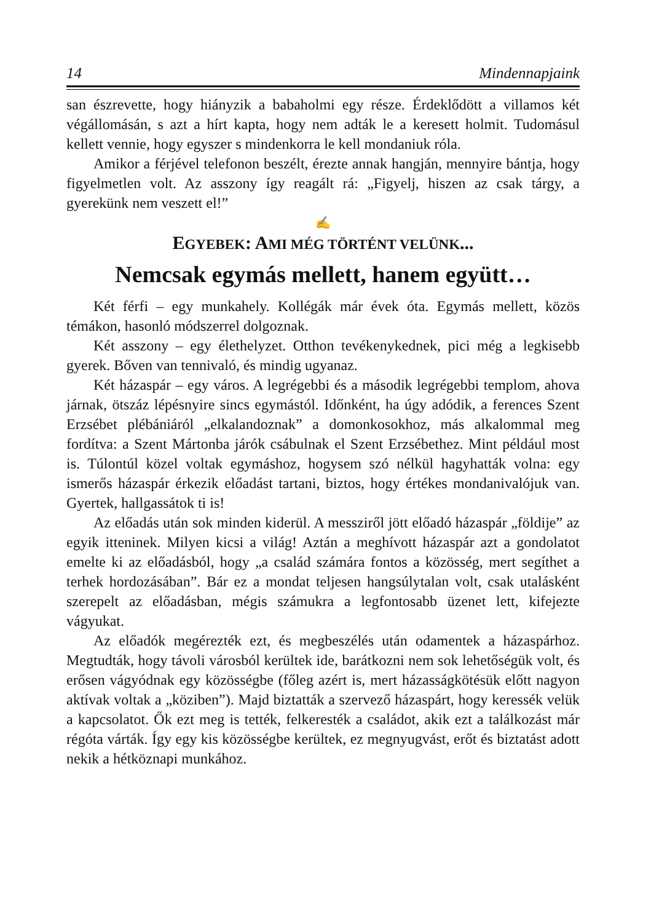14 Mindennapjaink
san észrevette, hogy hiányzik a babaholmi egy része. Érdeklődött a villamos két végállomásán, s azt a hírt kapta, hogy nem adták le a keresett holmit. Tudomásul kellett vennie, hogy egyszer s mindenkorra le kell mondaniuk róla.
Amikor a férjével telefonon beszélt, érezte annak hangján, mennyire bántja, hogy figyelmetlen volt. Az asszony így reagált rá: „Figyelj, hiszen az csak tárgy, a gyerekünk nem veszett el!”
✍
EGYEBEK: AMI MÉG TÖRTÉNT VELÜNK...
Nemcsak egymás mellett, hanem együtt…
Két férfi – egy munkahely. Kollégák már évek óta. Egymás mellett, közös témákon, hasonló módszerrel dolgoznak.
Két asszony – egy élethelyzet. Otthon tevékenykednek, pici még a legkisebb gyerek. Bőven van tennivaló, és mindig ugyanaz.
Két házaspár – egy város. A legrégebbi és a második legrégebbi templom, ahova járnak, ötszáz lépésnyire sincs egymástól. Időnként, ha úgy adódik, a ferences Szent Erzsébet plébániáról „elkalandoznak” a domonkosokhoz, más alkalommal meg fordítva: a Szent Mártonba járók csábulnak el Szent Erzsébethez. Mint például most is. Túlontúl közel voltak egymáshoz, hogysem szó nélkül hagyhatták volna: egy ismerős házaspár érkezik előadást tartani, biztos, hogy értékes mondanivalójuk van. Gyertek, hallgassátok ti is!
Az előadás után sok minden kiderül. A messziről jött előadó házaspár „földije” az egyik itteninek. Milyen kicsi a világ! Aztán a meghívott házaspár azt a gondolatot emelte ki az előadásból, hogy „a család számára fontos a közösség, mert segíthet a terhek hordozásában”. Bár ez a mondat teljesen hangsúlytalan volt, csak utalásként szerepelt az előadásban, mégis számukra a legfontosabb üzenet lett, kifejezte vágyukat.
Az előadók megérezték ezt, és megbeszélés után odamentek a házaspárhoz. Megtudták, hogy távoli városból kerültek ide, barátkozni nem sok lehetőségük volt, és erősen vágyódnak egy közösségbe (főleg azért is, mert házasságkötésük előtt nagyon aktívak voltak a „köziben”). Majd biztatták a szervező házaspárt, hogy keressék velük a kapcsolatot. Ők ezt meg is tették, felkeresték a családot, akik ezt a találkozást már régóta várták. Így egy kis közösségbe kerültek, ez megnyugvást, erőt és biztatást adott nekik a hétköznapi munkához.